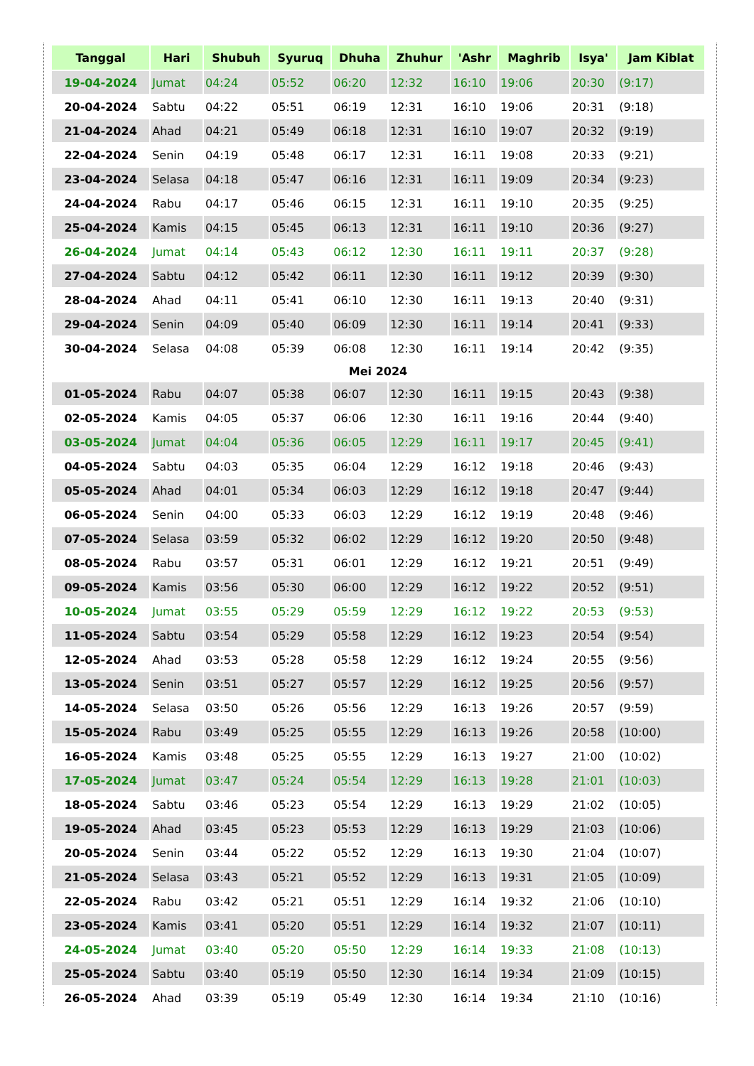| Tanggal | Hari | Shubuh | Syuruq | Dhuha | Zhuhur | 'Ashr | Maghrib | Isya' | Jam Kiblat |
| --- | --- | --- | --- | --- | --- | --- | --- | --- | --- |
| 19-04-2024 | Jumat | 04:24 | 05:52 | 06:20 | 12:32 | 16:10 | 19:06 | 20:30 | (9:17) |
| 20-04-2024 | Sabtu | 04:22 | 05:51 | 06:19 | 12:31 | 16:10 | 19:06 | 20:31 | (9:18) |
| 21-04-2024 | Ahad | 04:21 | 05:49 | 06:18 | 12:31 | 16:10 | 19:07 | 20:32 | (9:19) |
| 22-04-2024 | Senin | 04:19 | 05:48 | 06:17 | 12:31 | 16:11 | 19:08 | 20:33 | (9:21) |
| 23-04-2024 | Selasa | 04:18 | 05:47 | 06:16 | 12:31 | 16:11 | 19:09 | 20:34 | (9:23) |
| 24-04-2024 | Rabu | 04:17 | 05:46 | 06:15 | 12:31 | 16:11 | 19:10 | 20:35 | (9:25) |
| 25-04-2024 | Kamis | 04:15 | 05:45 | 06:13 | 12:31 | 16:11 | 19:10 | 20:36 | (9:27) |
| 26-04-2024 | Jumat | 04:14 | 05:43 | 06:12 | 12:30 | 16:11 | 19:11 | 20:37 | (9:28) |
| 27-04-2024 | Sabtu | 04:12 | 05:42 | 06:11 | 12:30 | 16:11 | 19:12 | 20:39 | (9:30) |
| 28-04-2024 | Ahad | 04:11 | 05:41 | 06:10 | 12:30 | 16:11 | 19:13 | 20:40 | (9:31) |
| 29-04-2024 | Senin | 04:09 | 05:40 | 06:09 | 12:30 | 16:11 | 19:14 | 20:41 | (9:33) |
| 30-04-2024 | Selasa | 04:08 | 05:39 | 06:08 | 12:30 | 16:11 | 19:14 | 20:42 | (9:35) |
| Mei 2024 | | | | | | | | | |
| 01-05-2024 | Rabu | 04:07 | 05:38 | 06:07 | 12:30 | 16:11 | 19:15 | 20:43 | (9:38) |
| 02-05-2024 | Kamis | 04:05 | 05:37 | 06:06 | 12:30 | 16:11 | 19:16 | 20:44 | (9:40) |
| 03-05-2024 | Jumat | 04:04 | 05:36 | 06:05 | 12:29 | 16:11 | 19:17 | 20:45 | (9:41) |
| 04-05-2024 | Sabtu | 04:03 | 05:35 | 06:04 | 12:29 | 16:12 | 19:18 | 20:46 | (9:43) |
| 05-05-2024 | Ahad | 04:01 | 05:34 | 06:03 | 12:29 | 16:12 | 19:18 | 20:47 | (9:44) |
| 06-05-2024 | Senin | 04:00 | 05:33 | 06:03 | 12:29 | 16:12 | 19:19 | 20:48 | (9:46) |
| 07-05-2024 | Selasa | 03:59 | 05:32 | 06:02 | 12:29 | 16:12 | 19:20 | 20:50 | (9:48) |
| 08-05-2024 | Rabu | 03:57 | 05:31 | 06:01 | 12:29 | 16:12 | 19:21 | 20:51 | (9:49) |
| 09-05-2024 | Kamis | 03:56 | 05:30 | 06:00 | 12:29 | 16:12 | 19:22 | 20:52 | (9:51) |
| 10-05-2024 | Jumat | 03:55 | 05:29 | 05:59 | 12:29 | 16:12 | 19:22 | 20:53 | (9:53) |
| 11-05-2024 | Sabtu | 03:54 | 05:29 | 05:58 | 12:29 | 16:12 | 19:23 | 20:54 | (9:54) |
| 12-05-2024 | Ahad | 03:53 | 05:28 | 05:58 | 12:29 | 16:12 | 19:24 | 20:55 | (9:56) |
| 13-05-2024 | Senin | 03:51 | 05:27 | 05:57 | 12:29 | 16:12 | 19:25 | 20:56 | (9:57) |
| 14-05-2024 | Selasa | 03:50 | 05:26 | 05:56 | 12:29 | 16:13 | 19:26 | 20:57 | (9:59) |
| 15-05-2024 | Rabu | 03:49 | 05:25 | 05:55 | 12:29 | 16:13 | 19:26 | 20:58 | (10:00) |
| 16-05-2024 | Kamis | 03:48 | 05:25 | 05:55 | 12:29 | 16:13 | 19:27 | 21:00 | (10:02) |
| 17-05-2024 | Jumat | 03:47 | 05:24 | 05:54 | 12:29 | 16:13 | 19:28 | 21:01 | (10:03) |
| 18-05-2024 | Sabtu | 03:46 | 05:23 | 05:54 | 12:29 | 16:13 | 19:29 | 21:02 | (10:05) |
| 19-05-2024 | Ahad | 03:45 | 05:23 | 05:53 | 12:29 | 16:13 | 19:29 | 21:03 | (10:06) |
| 20-05-2024 | Senin | 03:44 | 05:22 | 05:52 | 12:29 | 16:13 | 19:30 | 21:04 | (10:07) |
| 21-05-2024 | Selasa | 03:43 | 05:21 | 05:52 | 12:29 | 16:13 | 19:31 | 21:05 | (10:09) |
| 22-05-2024 | Rabu | 03:42 | 05:21 | 05:51 | 12:29 | 16:14 | 19:32 | 21:06 | (10:10) |
| 23-05-2024 | Kamis | 03:41 | 05:20 | 05:51 | 12:29 | 16:14 | 19:32 | 21:07 | (10:11) |
| 24-05-2024 | Jumat | 03:40 | 05:20 | 05:50 | 12:29 | 16:14 | 19:33 | 21:08 | (10:13) |
| 25-05-2024 | Sabtu | 03:40 | 05:19 | 05:50 | 12:30 | 16:14 | 19:34 | 21:09 | (10:15) |
| 26-05-2024 | Ahad | 03:39 | 05:19 | 05:49 | 12:30 | 16:14 | 19:34 | 21:10 | (10:16) |